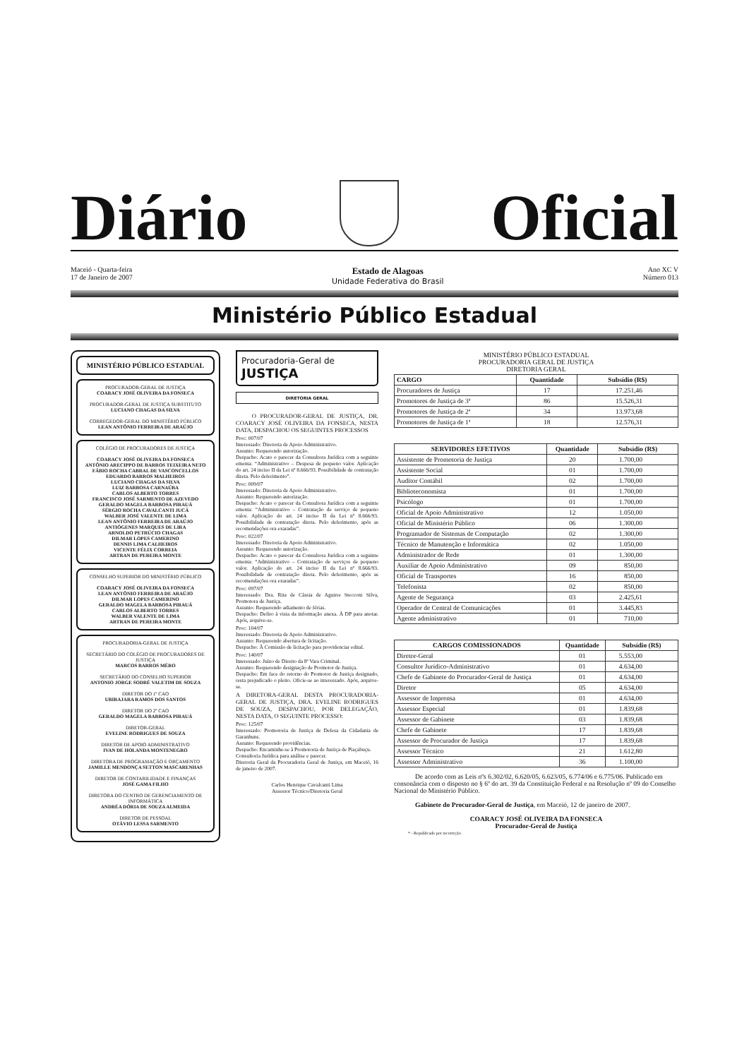Diário
Oficial
Maceió - Quarta-feira
17 de Janeiro de 2007
Estado de Alagoas
Unidade Federativa do Brasil
Ano XC V
Número 013
Ministério Público Estadual
MINISTÉRIO PÚBLICO ESTADUAL
PROCURADOR-GERAL DE JUSTIÇA
COARACY JOSÉ OLIVEIRA DA FONSECA
PROCURADOR-GERAL DE JUSTIÇA SUBSTITUTO
LUCIANO CHAGAS DA SILVA
CORREGEDOR-GERAL DO MINISTÉRIO PÚBLICO
LEAN ANTÔNIO FERREIRA DE ARAÚJO
COLÉGIO DE PROCURADORES DE JUSTIÇA
COARACY JOSÉ OLIVEIRA DA FONSECA
ANTÔNIO ARECIPPO DE BARROS TEIXEIRA NETO
FÁBIO ROCHA CABRAL DE VASCONCELLOS
EDUARDO BARROS MALHEIROS
LUCIANO CHAGAS DA SILVA
LUIZ BARBOSA CARNAÚBA
CARLOS ALBERTO TORRES
FRANCISCO JOSÉ SARMENTO DE AZEVEDO
GERALDO MAGELA BARBOSA PIRAUÁ
SÉRGIO ROCHA CAVALCANTI JUCÁ
WALBER JOSÉ VALENTE DE LIMA
LEAN ANTÔNIO FERREIRA DE ARAÚJO
ANTIÓGENES MARQUES DE LIRA
ARNOLDO PETRÚCIO CHAGAS
DILMAR LOPES CAMERINO
DENNIS LIMA CALHEIROS
VICENTE FÉLIX CORREIA
ARTRAN DE PEREIRA MONTE
CONSELHO SUPERIOR DO MINISTÉRIO PÚBLICO
COARACY JOSÉ OLIVEIRA DA FONSECA
LEAN ANTÔNIO FERREIRA DE ARAÚJO
DILMAR LOPES CAMERINO
GERALDO MAGELA BARBOSA PIRAUÁ
CARLOS ALBERTO TORRES
WALBER VALENTE DE LIMA
ARTRAN DE PEREIRA MONTE
PROCURADORIA-GERAL DE JUSTIÇA
SECRETÁRIO DO COLÉGIO DE PROCURADORES DE JUSTIÇA
MARCOS BARROS MÉRO
SECRETÁRIO DO CONSELHO SUPERIOR
ANTONIO JORGE SODRÉ VALETIM DE SOUZA
DIRETOR DO 1º CAO
UBIRAJARA RAMOS DOS SANTOS
DIRETOR DO 2º CAO
GERALDO MAGELA BARBOSA PIRAUÁ
DIRETOR-GERAL
EVELINE RODRIGUES DE SOUZA
DIRETOR DE APOIO ADMINISTRATIVO
IVAN DE HOLANDA MONTENEGRO
DIRETORA DE PROGRAMAÇÃO E ORÇAMENTO
JAMILLE MENDONÇA SETTON MASCARENHAS
DIRETOR DE CONTABILIDADE E FINANÇAS
JOSÉ GAMA FILHO
DIRETORA DO CENTRO DE GERENCIAMENTO DE INFORMÁTICA
ANDRÉA DÓRIA DE SOUZA ALMEIDA
DIRETOR DE PESSOAL
OTÁVIO LESSA SARMENTO
Procuradoria-Geral de
JUSTIÇA
DIRETORIA GERAL
O PROCURADOR-GERAL DE JUSTIÇA, DR. COARACY JOSÉ OLIVEIRA DA FONSECA, NESTA DATA, DESPACHOU OS SEGUINTES PROCESSOS
Proc: 007/07
Interessado: Diretoria de Apoio Administrativo.
Assunto: Requerendo autorização.
Despacho: Acato o parecer da Consultora Jurídica com a seguinte ementa: “Administrativo – Despesa de pequeno valor. Aplicação do art. 24 inciso II da Lei nº 8.666/93. Possibilidade de contratação direta. Pelo deferimento”.
Proc: 009/07
Interessado: Diretoria de Apoio Administrativo.
Assunto: Requerendo autorização.
Despacho: Acato o parecer da Consultora Jurídica com a seguinte ementa: “Administrativo – Contratação de serviço de pequeno valor. Aplicação do art. 24 inciso II da Lei nº 8.666/93. Possibilidade de contratação direta. Pelo deferimento, após as recomendações ora exaradas”.
Proc: 022/07
Interessado: Diretoria de Apoio Administrativo.
Assunto: Requerendo autorização.
Despacho: Acato o parecer da Consultora Jurídica com a seguinte ementa: “Administrativo – Contratação de serviços de pequeno valor. Aplicação do art. 24 inciso II da Lei nº 8.666/93. Possibilidade de contratação direta. Pelo deferimento, após as recomendações ora exaradas”.
Proc: 097/07
Interessado: Dra. Rita de Cássia de Aguirre Stecconi Silva, Promotora de Justiça.
Assunto: Requerendo adiamento de férias.
Despacho: Defiro à vista da informação anexa. À DP para anotar. Após, arquive-se.
Proc: 104/07
Interessado: Diretoria de Apoio Administrativo.
Assunto: Requerendo abertura de licitação.
Despacho: À Comissão de licitação para providenciar edital.
Proc: 140/07
Interessado: Juízo de Direito da 8ª Vara Criminal.
Assunto: Requerendo designação de Promotor de Justiça.
Despacho: Em face do retorno do Promotor de Justiça designado, resta prejudicado o pleito. Oficie-se ao interessado. Após, arquive-se.
A DIRETORA-GERAL DESTA PROCURADORIA-GERAL DE JUSTIÇA, DRA. EVELINE RODRIGUES DE SOUZA, DESPACHOU, POR DELEGAÇÃO, NESTA DATA, O SEGUINTE PROCESSO:
Proc: 125/07
Interessado: Promotoria de Justiça de Defesa da Cidadania de Garanhuns.
Assunto: Requerendo providências.
Despacho: Encaminhe-se à Promotoria de Justiça de Piaçabuçu.
Consultoria Jurídica para análise e parecer.
Diretoria Geral da Procuradoria Geral de Justiça, em Maceió, 16 de janeiro de 2007.
Carlos Henrique Cavalcanti Lima
Assessor Técnico/Diretoria Geral
MINISTÉRIO PÚBLICO ESTADUAL
PROCURADORIA GERAL DE JUSTIÇA
DIRETORIA GERAL
| CARGO | Quantidade | Subsídio (R$) |
| --- | --- | --- |
| Procuradores de Justiça | 17 | 17.251,46 |
| Promotores de Justiça de 3ª | 86 | 15.526,31 |
| Promotores de Justiça de 2ª | 34 | 13.973,68 |
| Promotores de Justiça de 1ª | 18 | 12.576,31 |
| SERVIDORES EFETIVOS | Quantidade | Subsídio (R$) |
| --- | --- | --- |
| Assistente de Promotoria de Justiça | 20 | 1.700,00 |
| Assistente Social | 01 | 1.700,00 |
| Auditor Contábil | 02 | 1.700,00 |
| Biblioteconomista | 01 | 1.700,00 |
| Psicólogo | 01 | 1.700,00 |
| Oficial de Apoio Administrativo | 12 | 1.050,00 |
| Oficial de Ministério Público | 06 | 1.300,00 |
| Programador de Sistemas de Computação | 02 | 1.300,00 |
| Técnico de Manutenção e Informática | 02 | 1.050,00 |
| Administrador de Rede | 01 | 1.300,00 |
| Auxiliar de Apoio Administrativo | 09 | 850,00 |
| Oficial de Transportes | 16 | 850,00 |
| Telefonista | 02 | 850,00 |
| Agente de Segurança | 03 | 2.425,61 |
| Operador de Central de Comunicações | 01 | 3.445,83 |
| Agente administrativo | 01 | 710,00 |
| CARGOS COMISSIONADOS | Quantidade | Subsídio (R$) |
| --- | --- | --- |
| Diretor-Geral | 01 | 5.553,00 |
| Consultor Jurídico-Administrativo | 01 | 4.634,00 |
| Chefe de Gabinete do Procurador-Geral de Justiça | 01 | 4.634,00 |
| Diretor | 05 | 4.634,00 |
| Assessor de Imprensa | 01 | 4.634,00 |
| Assessor Especial | 01 | 1.839,68 |
| Assessor de Gabinete | 03 | 1.839,68 |
| Chefe de Gabinete | 17 | 1.839,68 |
| Assessor de Procurador de Justiça | 17 | 1.839,68 |
| Assessor Técnico | 21 | 1.612,80 |
| Assessor Administrativo | 36 | 1.100,00 |
De acordo com as Leis nºs 6.302/02, 6.620/05, 6.623/05, 6.774/06 e 6.775/06. Publicado em consonância com o disposto no § 6º do art. 39 da Constituição Federal e na Resolução nº 09 do Conselho Nacional do Ministério Público.
Gabinete do Procurador-Geral de Justiça, em Maceió, 12 de janeiro de 2007.
COARACY JOSÉ OLIVEIRA DA FONSECA
Procurador-Geral de Justiça
* - Republicado por incorreção.